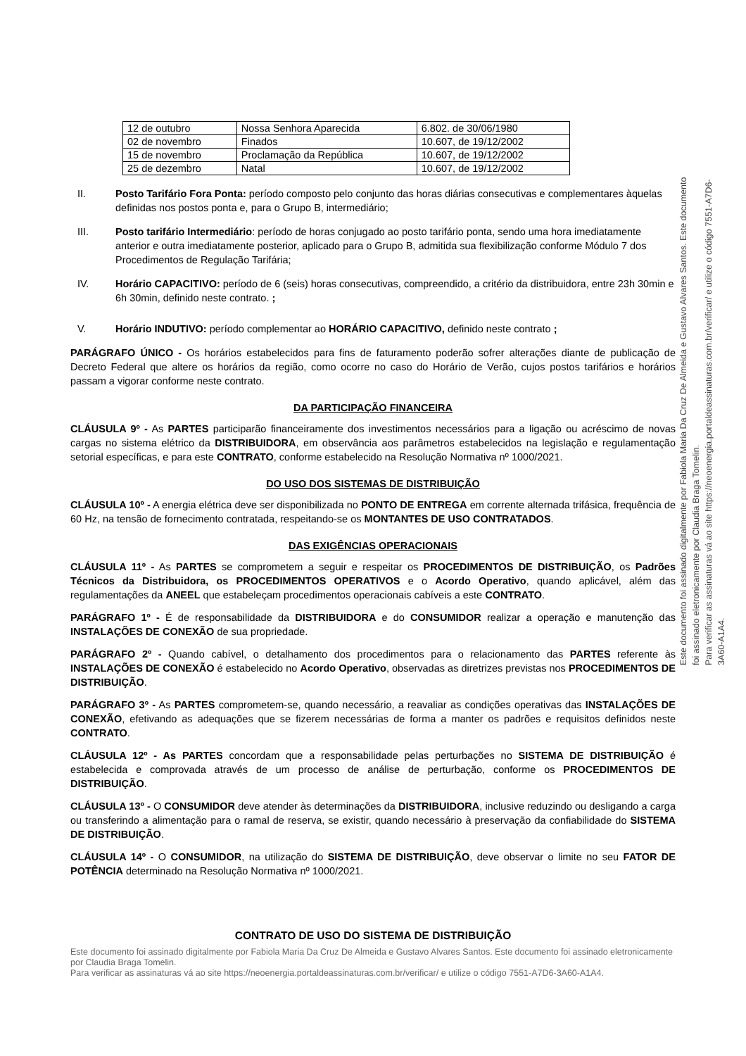| 12 de outubro | Nossa Senhora Aparecida | 6.802. de 30/06/1980 |
| 02 de novembro | Finados | 10.607, de 19/12/2002 |
| 15 de novembro | Proclamação da República | 10.607, de 19/12/2002 |
| 25 de dezembro | Natal | 10.607, de 19/12/2002 |
II. Posto Tarifário Fora Ponta: período composto pelo conjunto das horas diárias consecutivas e complementares àquelas definidas nos postos ponta e, para o Grupo B, intermediário;
III. Posto tarifário Intermediário: período de horas conjugado ao posto tarifário ponta, sendo uma hora imediatamente anterior e outra imediatamente posterior, aplicado para o Grupo B, admitida sua flexibilização conforme Módulo 7 dos Procedimentos de Regulação Tarifária;
IV. Horário CAPACITIVO: período de 6 (seis) horas consecutivas, compreendido, a critério da distribuidora, entre 23h 30min e 6h 30min, definido neste contrato. ;
V. Horário INDUTIVO: período complementar ao HORÁRIO CAPACITIVO, definido neste contrato ;
PARÁGRAFO ÚNICO - Os horários estabelecidos para fins de faturamento poderão sofrer alterações diante de publicação de Decreto Federal que altere os horários da região, como ocorre no caso do Horário de Verão, cujos postos tarifários e horários passam a vigorar conforme neste contrato.
DA PARTICIPAÇÃO FINANCEIRA
CLÁUSULA 9º - As PARTES participarão financeiramente dos investimentos necessários para a ligação ou acréscimo de novas cargas no sistema elétrico da DISTRIBUIDORA, em observância aos parâmetros estabelecidos na legislação e regulamentação setorial específicas, e para este CONTRATO, conforme estabelecido na Resolução Normativa nº 1000/2021.
DO USO DOS SISTEMAS DE DISTRIBUIÇÃO
CLÁUSULA 10º - A energia elétrica deve ser disponibilizada no PONTO DE ENTREGA em corrente alternada trifásica, frequência de 60 Hz, na tensão de fornecimento contratada, respeitando-se os MONTANTES DE USO CONTRATADOS.
DAS EXIGÊNCIAS OPERACIONAIS
CLÁUSULA 11º - As PARTES se comprometem a seguir e respeitar os PROCEDIMENTOS DE DISTRIBUIÇÃO, os Padrões Técnicos da Distribuidora, os PROCEDIMENTOS OPERATIVOS e o Acordo Operativo, quando aplicável, além das regulamentações da ANEEL que estabeleçam procedimentos operacionais cabíveis a este CONTRATO.
PARÁGRAFO 1º - É de responsabilidade da DISTRIBUIDORA e do CONSUMIDOR realizar a operação e manutenção das INSTALAÇÕES DE CONEXÃO de sua propriedade.
PARÁGRAFO 2º - Quando cabível, o detalhamento dos procedimentos para o relacionamento das PARTES referente às INSTALAÇÕES DE CONEXÃO é estabelecido no Acordo Operativo, observadas as diretrizes previstas nos PROCEDIMENTOS DE DISTRIBUIÇÃO.
PARÁGRAFO 3º - As PARTES comprometem-se, quando necessário, a reavaliar as condições operativas das INSTALAÇÕES DE CONEXÃO, efetivando as adequações que se fizerem necessárias de forma a manter os padrões e requisitos definidos neste CONTRATO.
CLÁUSULA 12º - As PARTES concordam que a responsabilidade pelas perturbações no SISTEMA DE DISTRIBUIÇÃO é estabelecida e comprovada através de um processo de análise de perturbação, conforme os PROCEDIMENTOS DE DISTRIBUIÇÃO.
CLÁUSULA 13º - O CONSUMIDOR deve atender às determinações da DISTRIBUIDORA, inclusive reduzindo ou desligando a carga ou transferindo a alimentação para o ramal de reserva, se existir, quando necessário à preservação da confiabilidade do SISTEMA DE DISTRIBUIÇÃO.
CLÁUSULA 14º - O CONSUMIDOR, na utilização do SISTEMA DE DISTRIBUIÇÃO, deve observar o limite no seu FATOR DE POTÊNCIA determinado na Resolução Normativa nº 1000/2021.
CONTRATO DE USO DO SISTEMA DE DISTRIBUIÇÃO
Este documento foi assinado digitalmente por Fabiola Maria Da Cruz De Almeida e Gustavo Alvares Santos. Este documento foi assinado eletronicamente por Claudia Braga Tomelin.
Para verificar as assinaturas vá ao site https://neoenergia.portaldeassinaturas.com.br/verificar/ e utilize o código 7551-A7D6-3A60-A1A4.
Este documento foi assinado digitalmente por Fabiola Maria Da Cruz De Almeida e Gustavo Alvares Santos. Este documento foi assinado eletronicamente por Claudia Braga Tomelin.
Para verificar as assinaturas vá ao site https://neoenergia.portaldeassinaturas.com.br/verificar/ e utilize o código 7551-A7D6-3A60-A1A4.